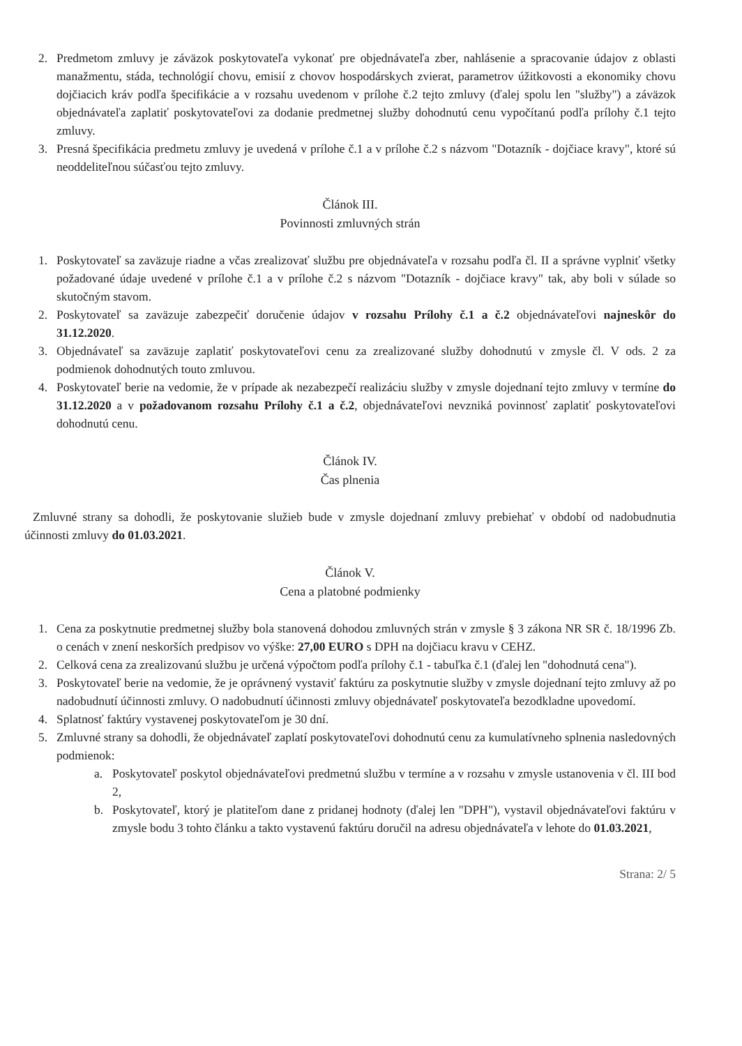2. Predmetom zmluvy je záväzok poskytovateľa vykonať pre objednávateľa zber, nahlásenie a spracovanie údajov z oblasti manažmentu, stáda, technológií chovu, emisií z chovov hospodárskych zvierat, parametrov úžitkovosti a ekonomiky chovu dojčiacich kráv podľa špecifikácie a v rozsahu uvedenom v prílohe č.2 tejto zmluvy (ďalej spolu len "služby") a záväzok objednávateľa zaplatiť poskytovateľovi za dodanie predmetnej služby dohodnutú cenu vypočítanú podľa prílohy č.1 tejto zmluvy.
3. Presná špecifikácia predmetu zmluvy je uvedená v prílohe č.1 a v prílohe č.2 s názvom "Dotazník - dojčiace kravy", ktoré sú neoddeliteľnou súčasťou tejto zmluvy.
Článok III.
Povinnosti zmluvných strán
1. Poskytovateľ sa zaväzuje riadne a včas zrealizovať službu pre objednávateľa v rozsahu podľa čl. II a správne vyplniť všetky požadované údaje uvedené v prílohe č.1 a v prílohe č.2 s názvom "Dotazník - dojčiace kravy" tak, aby boli v súlade so skutočným stavom.
2. Poskytovateľ sa zaväzuje zabezpečiť doručenie údajov v rozsahu Prílohy č.1 a č.2 objednávateľovi najneskôr do 31.12.2020.
3. Objednávateľ sa zaväzuje zaplatiť poskytovateľovi cenu za zrealizované služby dohodnutú v zmysle čl. V ods. 2 za podmienok dohodnutých touto zmluvou.
4. Poskytovateľ berie na vedomie, že v prípade ak nezabezpečí realizáciu služby v zmysle dojednaní tejto zmluvy v termíne do 31.12.2020 a v požadovanom rozsahu Prílohy č.1 a č.2, objednávateľovi nevzniká povinnosť zaplatiť poskytovateľovi dohodnutú cenu.
Článok IV.
Čas plnenia
Zmluvné strany sa dohodli, že poskytovanie služieb bude v zmysle dojednaní zmluvy prebiehať v období od nadobudnutia účinnosti zmluvy do 01.03.2021.
Článok V.
Cena a platobné podmienky
1. Cena za poskytnutie predmetnej služby bola stanovená dohodou zmluvných strán v zmysle § 3 zákona NR SR č. 18/1996 Zb. o cenách v znení neskorších predpisov vo výške: 27,00 EURO s DPH na dojčiacu kravu v CEHZ.
2. Celková cena za zrealizovanú službu je určená výpočtom podľa prílohy č.1 - tabuľka č.1 (ďalej len "dohodnutá cena").
3. Poskytovateľ berie na vedomie, že je oprávnený vystaviť faktúru za poskytnutie služby v zmysle dojednaní tejto zmluvy až po nadobudnutí účinnosti zmluvy. O nadobudnutí účinnosti zmluvy objednávateľ poskytovateľa bezodkladne upovedomí.
4. Splatnosť faktúry vystavenej poskytovateľom je 30 dní.
5. Zmluvné strany sa dohodli, že objednávateľ zaplatí poskytovateľovi dohodnutú cenu za kumulatívneho splnenia nasledovných podmienok:
a. Poskytovateľ poskytol objednávateľovi predmetnú službu v termíne a v rozsahu v zmysle ustanovenia v čl. III bod 2,
b. Poskytovateľ, ktorý je platiteľom dane z pridanej hodnoty (ďalej len "DPH"), vystavil objednávateľovi faktúru v zmysle bodu 3 tohto článku a takto vystavenú faktúru doručil na adresu objednávateľa v lehote do 01.03.2021,
Strana: 2/ 5